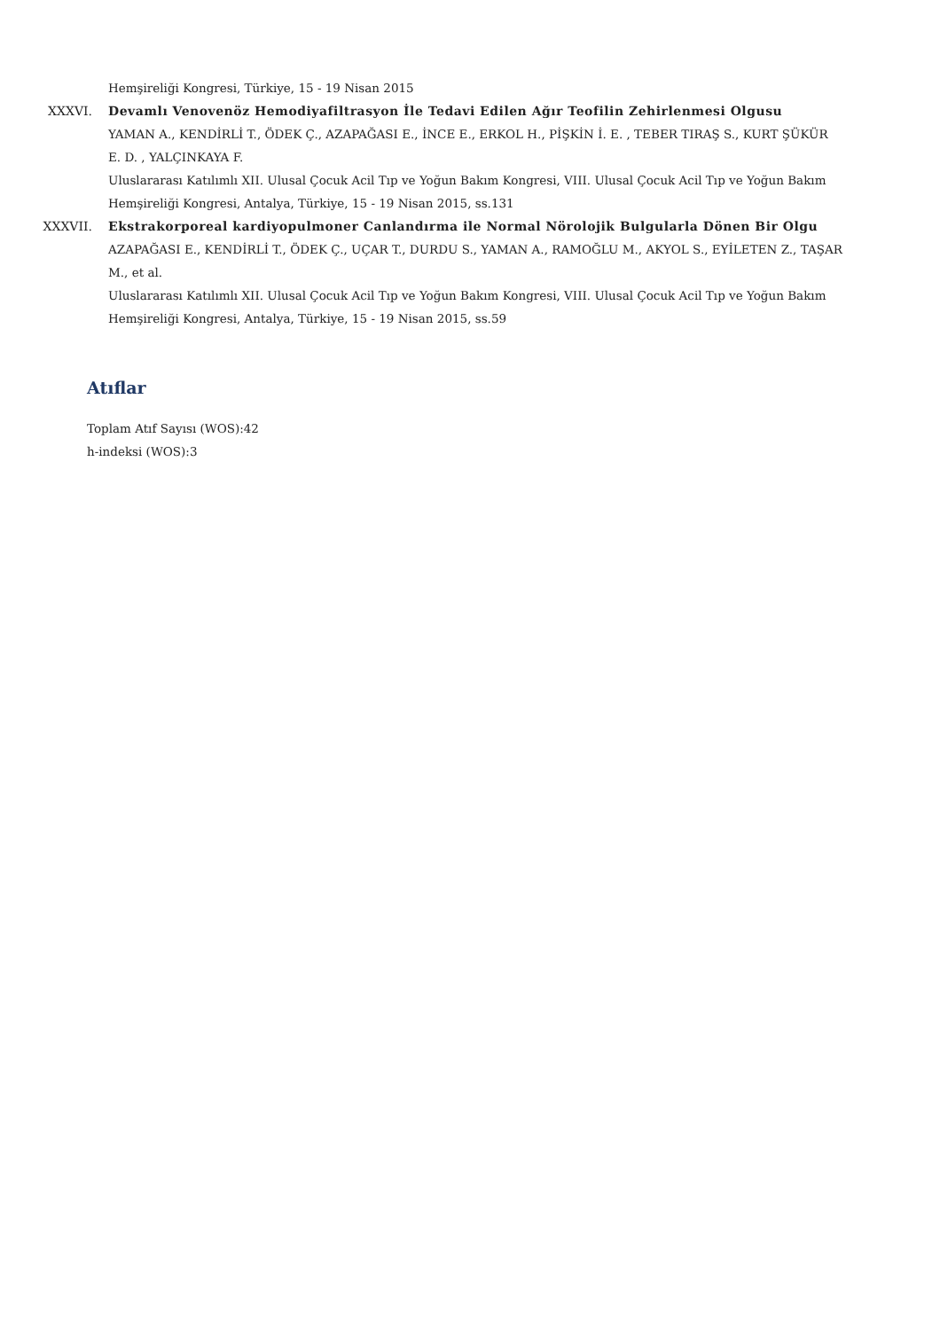Hemşireliği Kongresi, Türkiye, 15 - 19 Nisan 2015
XXXVI. Devamlı Venovenöz Hemodiyafiltrasyon İle Tedavi Edilen Ağır Teofilin Zehirlenmesi Olgusu
YAMAN A., KENDİRLİ T., ÖDEK Ç., AZAPAĞASI E., İNCE E., ERKOL H., PİŞKİN İ. E. , TEBER TIRAŞ S., KURT ŞÜKÜR E. D. , YALÇINKAYA F.
Uluslararası Katılımlı XII. Ulusal Çocuk Acil Tıp ve Yoğun Bakım Kongresi, VIII. Ulusal Çocuk Acil Tıp ve Yoğun Bakım Hemşireliği Kongresi, Antalya, Türkiye, 15 - 19 Nisan 2015, ss.131
XXXVII. Ekstrakorporeal kardiyopulmoner Canlandırma ile Normal Nörolojik Bulgularla Dönen Bir Olgu
AZAPAĞASI E., KENDİRLİ T., ÖDEK Ç., UÇAR T., DURDU S., YAMAN A., RAMOĞLU M., AKYOL S., EYİLETEN Z., TAŞAR M., et al.
Uluslararası Katılımlı XII. Ulusal Çocuk Acil Tıp ve Yoğun Bakım Kongresi, VIII. Ulusal Çocuk Acil Tıp ve Yoğun Bakım Hemşireliği Kongresi, Antalya, Türkiye, 15 - 19 Nisan 2015, ss.59
Atıflar
Toplam Atıf Sayısı (WOS):42
h-indeksi (WOS):3